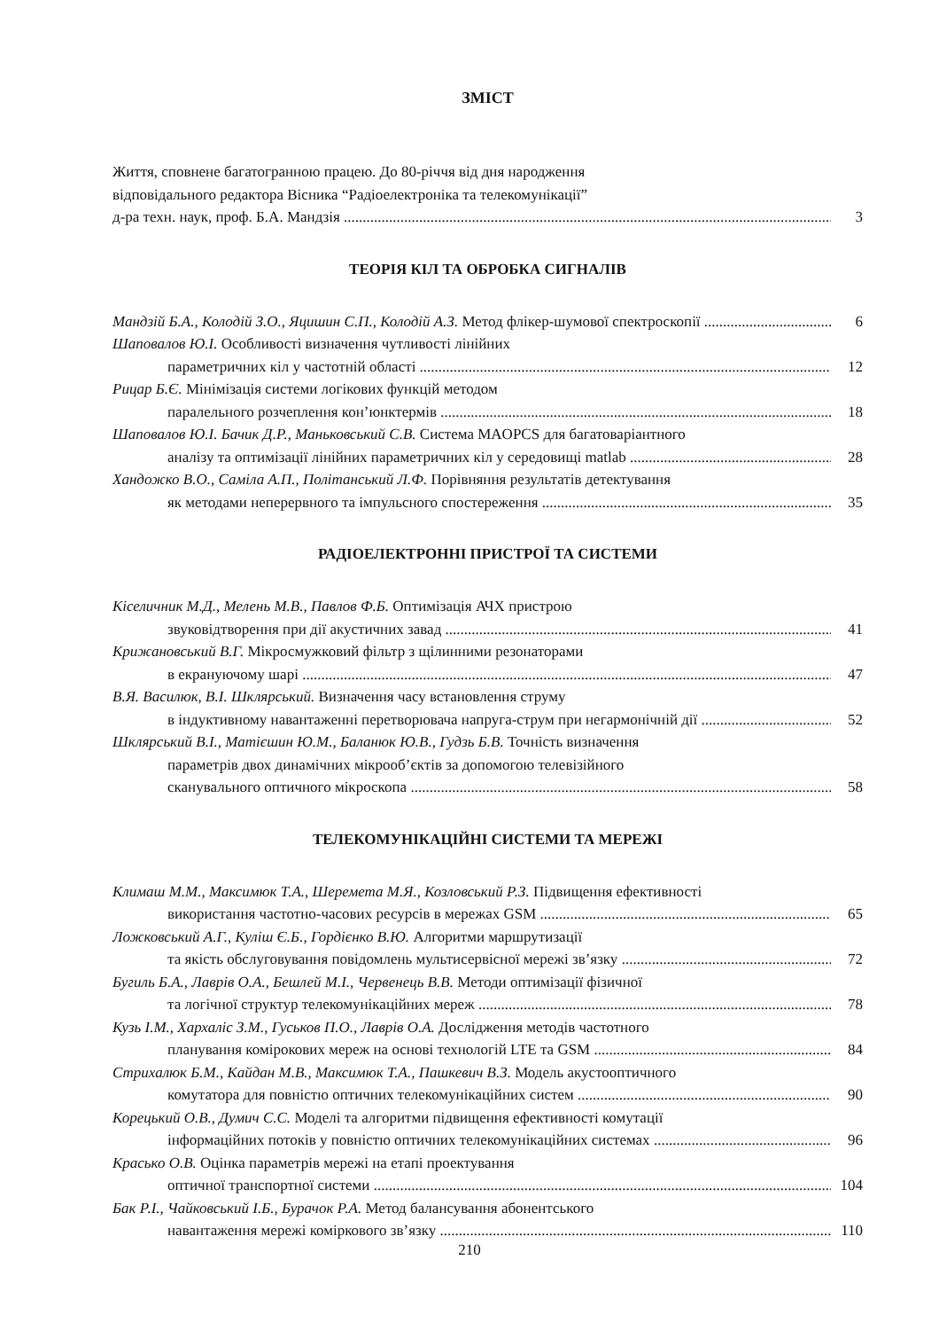ЗМІСТ
Життя, сповнене багатогранною працею. До 80-річчя від дня народження
відповідального редактора Вісника “Радіоелектроніка та телекомунікації”
д-ра техн. наук, проф. Б.А. Мандзія 3
ТЕОРІЯ КІЛ ТА ОБРОБКА СИГНАЛІВ
Мандзій Б.А., Колодій З.О., Яцишин С.П., Колодій А.З. Метод флікер-шумової спектроскопії 6
Шаповалов Ю.І. Особливості визначення чутливості лінійних
параметричних кіл у частотній області 12
Рицар Б.Є. Мінімізація системи логікових функцій методом
паралельного розчеплення кон’юнктермів 18
Шаповалов Ю.І. Бачик Д.Р., Маньковський С.В. Система MAOPCS для багатоваріантного
аналізу та оптимізації лінійних параметричних кіл у середовищі matlab 28
Хандожко В.О., Саміла А.П., Політанський Л.Ф. Порівняння результатів детектування
як методами неперервного та імпульсного спостереження 35
РАДІОЕЛЕКТРОННІ ПРИСТРОЇ ТА СИСТЕМИ
Кіселичник М.Д., Мелень М.В., Павлов Ф.Б. Оптимізація АЧХ пристрою
звуковідтворення при дії акустичних завад 41
Крижановський В.Г. Мікросмужковий фільтр з щілинними резонаторами
в екрануючому шарі 47
В.Я. Василюк, В.І. Шклярський. Визначення часу встановлення струму
в індуктивному навантаженні перетворювача напруга-струм при негармонічній дії 52
Шклярський В.І., Матієшин Ю.М., Баланюк Ю.В., Гудзь Б.В. Точність визначення
параметрів двох динамічних мікрооб’єктів за допомогою телевізійного
сканувального оптичного мікроскопа 58
ТЕЛЕКОМУНІКАЦІЙНІ СИСТЕМИ ТА МЕРЕЖІ
Климаш М.М., Максимюк Т.А., Шеремета М.Я., Козловський Р.З. Підвищення ефективності
використання частотно-часових ресурсів в мережах GSM 65
Ложковський А.Г., Куліш Є.Б., Гордієнко В.Ю. Алгоритми маршрутизації
та якість обслуговування повідомлень мультисервісної мережі зв’язку 72
Бугиль Б.А., Лаврів О.А., Бешлей М.І., Червенець В.В. Методи оптимізації фізичної
та логічної структур телекомунікаційних мереж 78
Кузь І.М., Хархаліс З.М., Гуськов П.О., Лаврів О.А. Дослідження методів частотного
планування комірокових мереж на основі технологій LTE та GSM 84
Стрихалюк Б.М., Кайдан М.В., Максимюк Т.А., Пашкевич В.З. Модель акустооптичного
комутатора для повністю оптичних телекомунікаційних систем 90
Корецький О.В., Думич С.С. Моделі та алгоритми підвищення ефективності комутації
інформаційних потоків у повністю оптичних телекомунікаційних системах 96
Красько О.В. Оцінка параметрів мережі на етапі проектування
оптичної транспортної системи 104
Бак Р.І., Чайковський І.Б., Бурачок Р.А. Метод балансування абонентського
навантаження мережі коміркового зв’язку 110
210